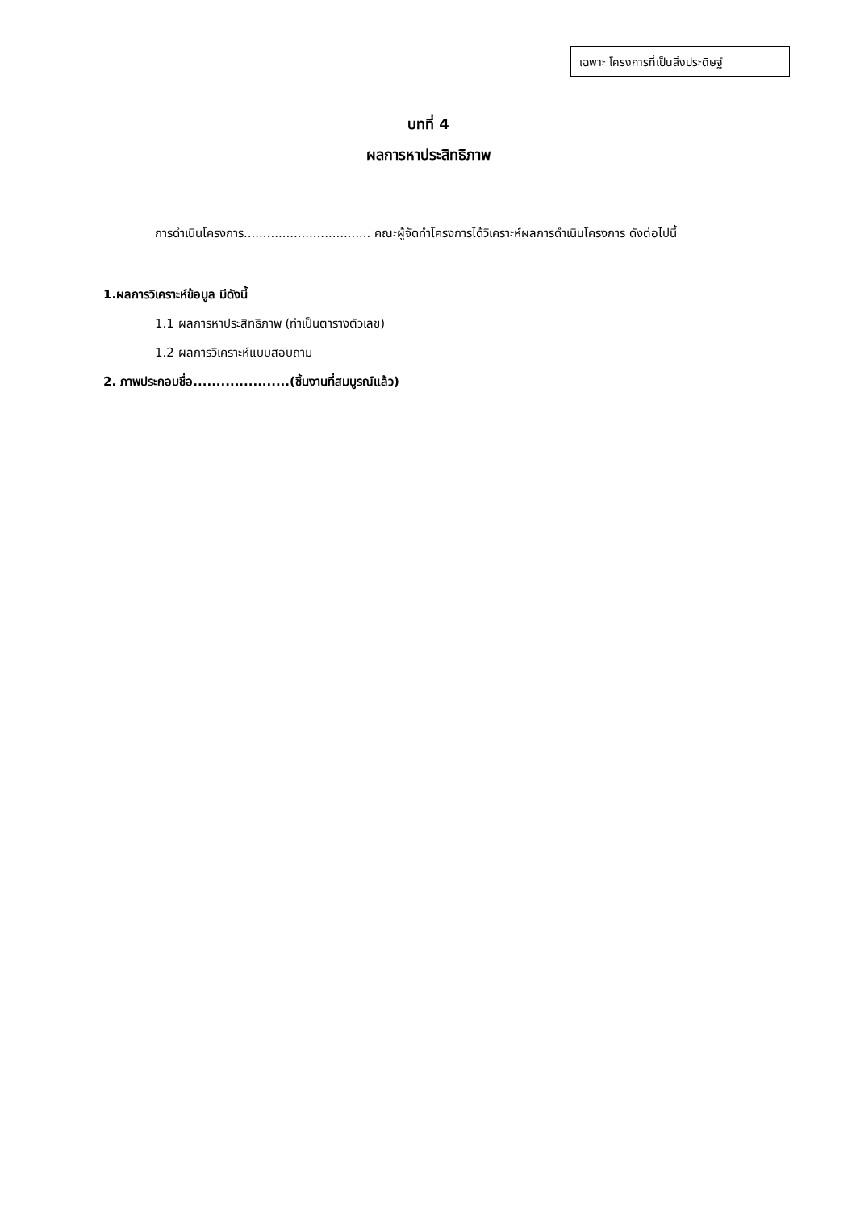เฉพาะ โครงการที่เป็นสิ่งประดิษฐ์
บทที่ 4
ผลการหาประสิทธิภาพ
การดำเนินโครงการ................................. คณะผู้จัดทำโครงการได้วิเคราะห์ผลการดำเนินโครงการ ดังต่อไปนี้
1.ผลการวิเคราะห์ข้อมูล มีดังนี้
1.1 ผลการหาประสิทธิภาพ (ทำเป็นตารางตัวเลข)
1.2 ผลการวิเคราะห์แบบสอบถาม
2. ภาพประกอบชื่อ.....................(ชิ้นงานที่สมบูรณ์แล้ว)